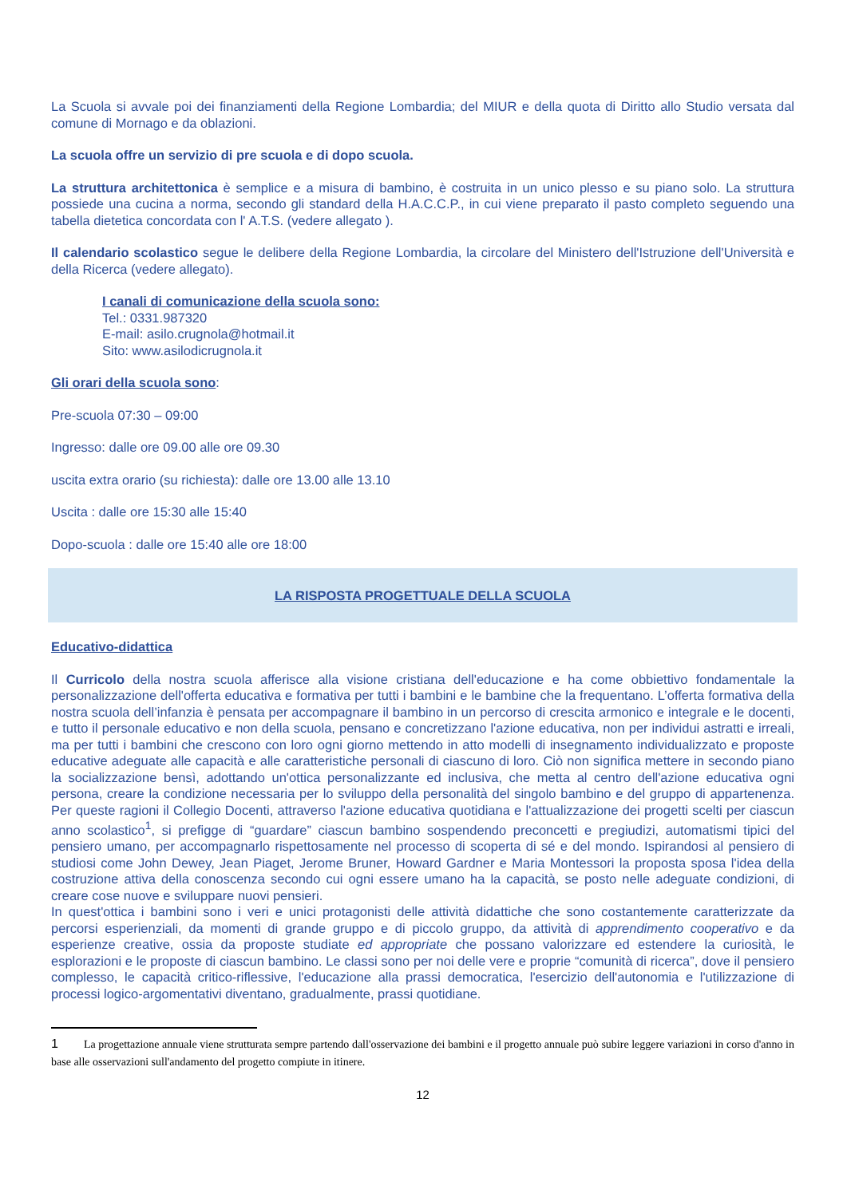La Scuola si avvale poi dei finanziamenti della Regione Lombardia; del MIUR e della quota di Diritto allo Studio versata dal comune di Mornago e da oblazioni.
La scuola offre un servizio di pre scuola e di dopo scuola.
La struttura architettonica è semplice e a misura di bambino, è costruita in un unico plesso e su piano solo. La struttura possiede una cucina a norma, secondo gli standard della H.A.C.C.P., in cui viene preparato il pasto completo seguendo una tabella dietetica concordata con l' A.T.S. (vedere allegato ).
Il calendario scolastico segue le delibere della Regione Lombardia, la circolare del Ministero dell'Istruzione dell'Università e della Ricerca (vedere allegato).
I canali di comunicazione della scuola sono:
Tel.: 0331.987320
E-mail: asilo.crugnola@hotmail.it
Sito: www.asilodicrugnola.it
Gli orari della scuola sono:
Pre-scuola 07:30 – 09:00
Ingresso: dalle ore 09.00 alle ore 09.30
uscita extra orario (su richiesta): dalle ore 13.00 alle 13.10
Uscita : dalle ore 15:30 alle 15:40
Dopo-scuola : dalle ore 15:40 alle ore 18:00
LA RISPOSTA PROGETTUALE DELLA SCUOLA
Educativo-didattica
Il Curricolo della nostra scuola afferisce alla visione cristiana dell'educazione e ha come obbiettivo fondamentale la personalizzazione dell'offerta educativa e formativa per tutti i bambini e le bambine che la frequentano. L’offerta formativa della nostra scuola dell’infanzia è pensata per accompagnare il bambino in un percorso di crescita armonico e integrale e le docenti, e tutto il personale educativo e non della scuola, pensano e concretizzano l'azione educativa, non per individui astratti e irreali, ma per tutti i bambini che crescono con loro ogni giorno mettendo in atto modelli di insegnamento individualizzato e proposte educative adeguate alle capacità e alle caratteristiche personali di ciascuno di loro. Ciò non significa mettere in secondo piano la socializzazione bensì, adottando un'ottica personalizzante ed inclusiva, che metta al centro dell'azione educativa ogni persona, creare la condizione necessaria per lo sviluppo della personalità del singolo bambino e del gruppo di appartenenza. Per queste ragioni il Collegio Docenti, attraverso l'azione educativa quotidiana e l'attualizzazione dei progetti scelti per ciascun anno scolastico<sup>1</sup>, si prefigge di “guardare” ciascun bambino sospendendo preconcetti e pregiudizi, automatismi tipici del pensiero umano, per accompagnarlo rispettosamente nel processo di scoperta di sé e del mondo. Ispirandosi al pensiero di studiosi come John Dewey, Jean Piaget, Jerome Bruner, Howard Gardner e Maria Montessori la proposta sposa l'idea della costruzione attiva della conoscenza secondo cui ogni essere umano ha la capacità, se posto nelle adeguate condizioni, di creare cose nuove e sviluppare nuovi pensieri.
In quest'ottica i bambini sono i veri e unici protagonisti delle attività didattiche che sono costantemente caratterizzate da percorsi esperienziali, da momenti di grande gruppo e di piccolo gruppo, da attività di apprendimento cooperativo e da esperienze creative, ossia da proposte studiate ed appropriate che possano valorizzare ed estendere la curiosità, le esplorazioni e le proposte di ciascun bambino. Le classi sono per noi delle vere e proprie “comunità di ricerca”, dove il pensiero complesso, le capacità critico-riflessive, l'educazione alla prassi democratica, l'esercizio dell'autonomia e l'utilizzazione di processi logico-argomentativi diventano, gradualmente, prassi quotidiane.
1 La progettazione annuale viene strutturata sempre partendo dall'osservazione dei bambini e il progetto annuale può subire leggere variazioni in corso d'anno in base alle osservazioni sull'andamento del progetto compiute in itinere.
12